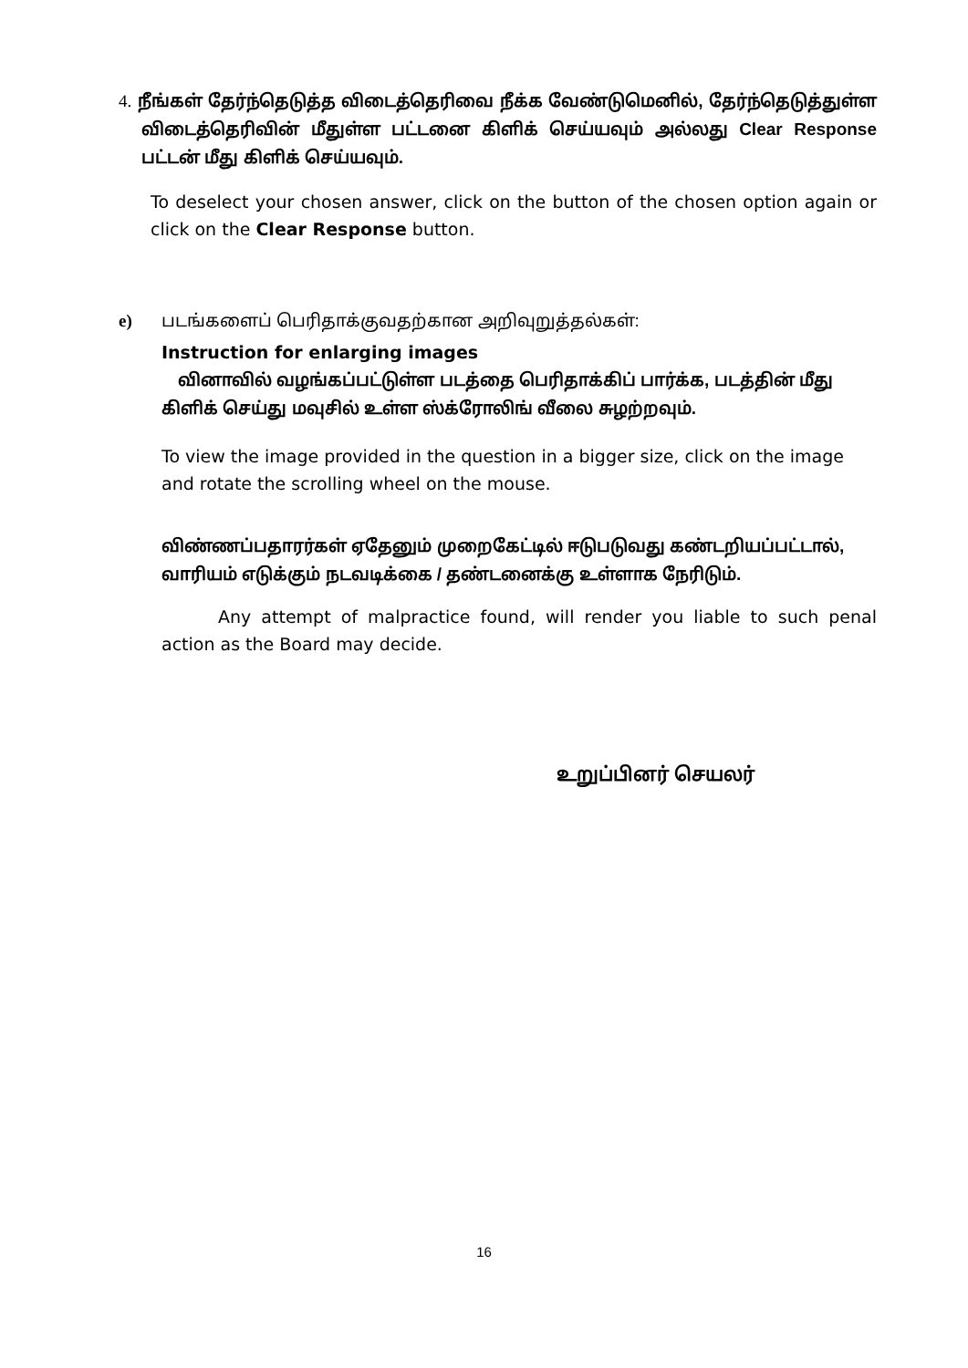4. நீங்கள் தேர்ந்தெடுத்த விடைத்தெரிவை நீக்க வேண்டுமெனில், தேர்ந்தெடுத்துள்ள விடைத்தெரிவின் மீதுள்ள பட்டனை கிளிக் செய்யவும் அல்லது Clear Response பட்டன் மீது கிளிக் செய்யவும்.
To deselect your chosen answer, click on the button of the chosen option again or click on the Clear Response button.
e) படங்களைப் பெரிதாக்குவதற்கான அறிவுறுத்தல்கள்:
Instruction for enlarging images
வினாவில் வழங்கப்பட்டுள்ள படத்தை பெரிதாக்கிப் பார்க்க, படத்தின் மீது கிளிக் செய்து மவுசில் உள்ள ஸ்க்ரோலிங் வீலை சுழற்றவும்.
To view the image provided in the question in a bigger size, click on the image and rotate the scrolling wheel on the mouse.
விண்ணப்பதாரர்கள் ஏதேனும் முறைகேட்டில் ஈடுபடுவது கண்டறியப்பட்டால், வாரியம் எடுக்கும் நடவடிக்கை / தண்டனைக்கு உள்ளாக நேரிடும்.
Any attempt of malpractice found, will render you liable to such penal action as the Board may decide.
உறுப்பினர் செயலர்
16